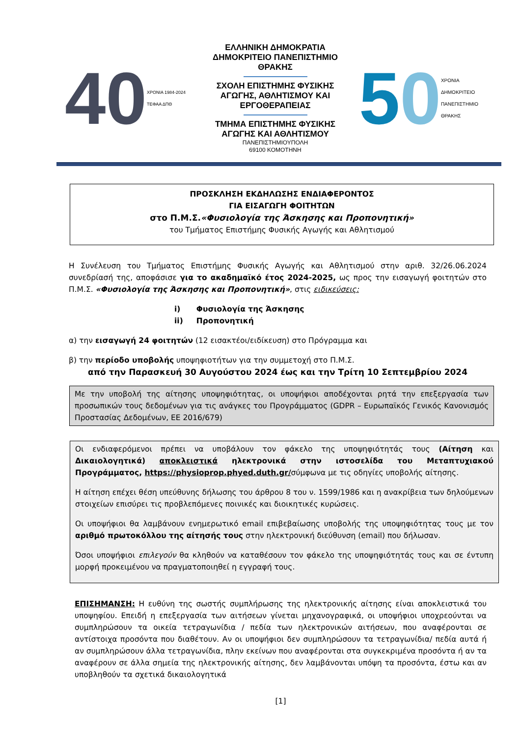40 ΧΡΟΝΙΑ 1984-2024
ΤΕΦΑΑ ΔΠΘ
ΕΛΛΗΝΙΚΗ ΔΗΜΟΚΡΑΤΙΑ
ΔΗΜΟΚΡΙΤΕΙΟ ΠΑΝΕΠΙΣΤΗΜΙΟ
ΘΡΑΚΗΣ
ΣΧΟΛΗ ΕΠΙΣΤΗΜΗΣ ΦΥΣΙΚΗΣ
ΑΓΩΓΗΣ, ΑΘΛΗΤΙΣΜΟΥ ΚΑΙ
ΕΡΓΟΘΕΡΑΠΕΙΑΣ
ΤΜΗΜΑ ΕΠΙΣΤΗΜΗΣ ΦΥΣΙΚΗΣ
ΑΓΩΓΗΣ ΚΑΙ ΑΘΛΗΤΙΣΜΟΥ
ΠΑΝΕΠΙΣΤΗΜΙΟΥΠΟΛΗ
69100 ΚΟΜΟΤΗΝΗ
5 0 ΧΡΟΝΙΑ
ΔΗΜΟΚΡΙΤΕΙΟ ΠΑΝΕΠΙΣΤΗΜΙΟ ΘΡΑΚΗΣ
ΠΡΟΣΚΛΗΣΗ ΕΚΔΗΛΩΣΗΣ ΕΝΔΙΑΦΕΡΟΝΤΟΣ
ΓΙΑ ΕΙΣΑΓΩΓΗ ΦΟΙΤΗΤΩΝ
στο Π.Μ.Σ.«Φυσιολογία της Άσκησης και Προπονητική»
του Τμήματος Επιστήμης Φυσικής Αγωγής και Αθλητισμού
Η Συνέλευση του Τμήματος Επιστήμης Φυσικής Αγωγής και Αθλητισμού στην αριθ. 32/26.06.2024 συνεδρίασή της, αποφάσισε για το ακαδημαϊκό έτος 2024-2025, ως προς την εισαγωγή φοιτητών στο Π.Μ.Σ. «Φυσιολογία της Άσκησης και Προπονητική», στις ειδικεύσεις:
i) Φυσιολογία της Άσκησης
ii) Προπονητική
α) την εισαγωγή 24 φοιτητών (12 εισακτέοι/ειδίκευση) στο Πρόγραμμα και
β) την περίοδο υποβολής υποψηφιοτήτων για την συμμετοχή στο Π.Μ.Σ.
από την Παρασκευή 30 Αυγούστου 2024 έως και την Τρίτη 10 Σεπτεμβρίου 2024
Με την υποβολή της αίτησης υποψηφιότητας, οι υποψήφιοι αποδέχονται ρητά την επεξεργασία των προσωπικών τους δεδομένων για τις ανάγκες του Προγράμματος (GDPR – Ευρωπαϊκός Γενικός Κανονισμός Προστασίας Δεδομένων, ΕΕ 2016/679)
Οι ενδιαφερόμενοι πρέπει να υποβάλουν τον φάκελο της υποψηφιότητάς τους (Αίτηση και Δικαιολογητικά) αποκλειστικά ηλεκτρονικά στην ιστοσελίδα του Μεταπτυχιακού Προγράμματος, https://physioprop.phyed.duth.gr/σύμφωνα με τις οδηγίες υποβολής αίτησης.
Η αίτηση επέχει θέση υπεύθυνης δήλωσης του άρθρου 8 του ν. 1599/1986 και η ανακρίβεια των δηλούμενων στοιχείων επισύρει τις προβλεπόμενες ποινικές και διοικητικές κυρώσεις.
Οι υποψήφιοι θα λαμβάνουν ενημερωτικό email επιβεβαίωσης υποβολής της υποψηφιότητας τους με τον αριθμό πρωτοκόλλου της αίτησής τους στην ηλεκτρονική διεύθυνση (email) που δήλωσαν.
Όσοι υποψήφιοι επιλεγούν θα κληθούν να καταθέσουν τον φάκελο της υποψηφιότητάς τους και σε έντυπη μορφή προκειμένου να πραγματοποιηθεί η εγγραφή τους.
ΕΠΙΣΗΜΑΝΣΗ: Η ευθύνη της σωστής συμπλήρωσης της ηλεκτρονικής αίτησης είναι αποκλειστικά του υποψηφίου. Επειδή η επεξεργασία των αιτήσεων γίνεται μηχανογραφικά, οι υποψήφιοι υποχρεούνται να συμπληρώσουν τα οικεία τετραγωνίδια / πεδία των ηλεκτρονικών αιτήσεων, που αναφέρονται σε αντίστοιχα προσόντα που διαθέτουν. Αν οι υποψήφιοι δεν συμπληρώσουν τα τετραγωνίδια/ πεδία αυτά ή αν συμπληρώσουν άλλα τετραγωνίδια, πλην εκείνων που αναφέρονται στα συγκεκριμένα προσόντα ή αν τα αναφέρουν σε άλλα σημεία της ηλεκτρονικής αίτησης, δεν λαμβάνονται υπόψη τα προσόντα, έστω και αν υποβληθούν τα σχετικά δικαιολογητικά
[1]